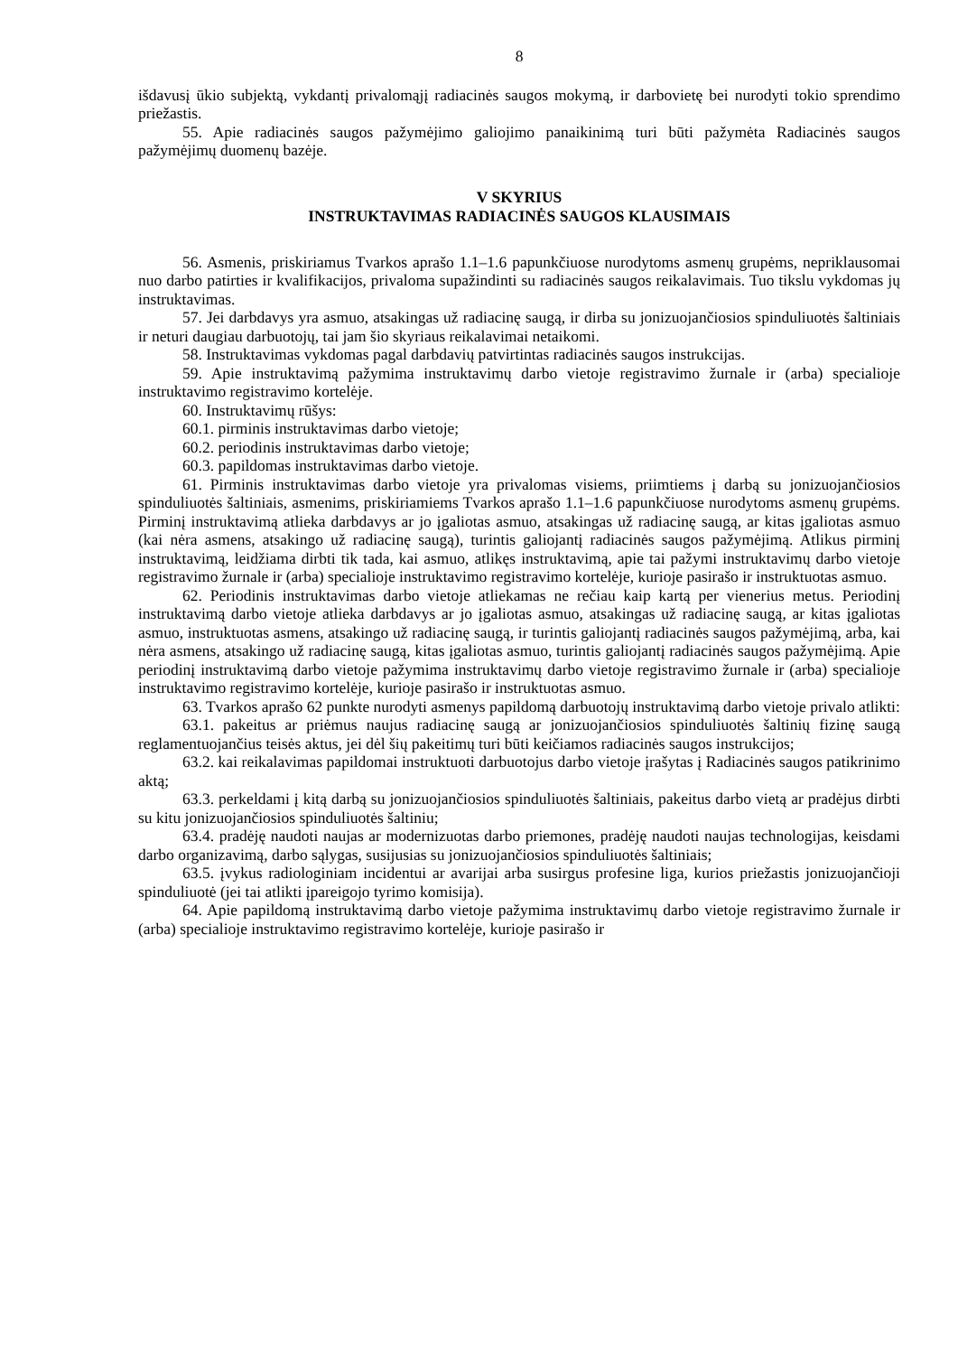8
išdavusį ūkio subjektą, vykdantį privalomąjį radiacinės saugos mokymą, ir darbovietę bei nurodyti tokio sprendimo priežastis.
55. Apie radiacinės saugos pažymėjimo galiojimo panaikinimą turi būti pažymėta Radiacinės saugos pažymėjimų duomenų bazėje.
V SKYRIUS
INSTRUKTAVIMAS RADIACINĖS SAUGOS KLAUSIMAIS
56. Asmenis, priskiriamus Tvarkos aprašo 1.1–1.6 papunkčiuose nurodytoms asmenų grupėms, nepriklausomai nuo darbo patirties ir kvalifikacijos, privaloma supažindinti su radiacinės saugos reikalavimais. Tuo tikslu vykdomas jų instruktavimas.
57. Jei darbdavys yra asmuo, atsakingas už radiacinę saugą, ir dirba su jonizuojančiosios spinduliuotės šaltiniais ir neturi daugiau darbuotojų, tai jam šio skyriaus reikalavimai netaikomi.
58. Instruktavimas vykdomas pagal darbdavių patvirtintas radiacinės saugos instrukcijas.
59. Apie instruktavimą pažymima instruktavimų darbo vietoje registravimo žurnale ir (arba) specialioje instruktavimo registravimo kortelėje.
60. Instruktavimų rūšys:
60.1. pirminis instruktavimas darbo vietoje;
60.2. periodinis instruktavimas darbo vietoje;
60.3. papildomas instruktavimas darbo vietoje.
61. Pirminis instruktavimas darbo vietoje yra privalomas visiems, priimtiems į darbą su jonizuojančiosios spinduliuotės šaltiniais, asmenims, priskiriamiems Tvarkos aprašo 1.1–1.6 papunkčiuose nurodytoms asmenų grupėms. Pirminį instruktavimą atlieka darbdavys ar jo įgaliotas asmuo, atsakingas už radiacinę saugą, ar kitas įgaliotas asmuo (kai nėra asmens, atsakingo už radiacinę saugą), turintis galiojantį radiacinės saugos pažymėjimą. Atlikus pirminį instruktavimą, leidžiama dirbti tik tada, kai asmuo, atlikęs instruktavimą, apie tai pažymi instruktavimų darbo vietoje registravimo žurnale ir (arba) specialioje instruktavimo registravimo kortelėje, kurioje pasirašo ir instruktuotas asmuo.
62. Periodinis instruktavimas darbo vietoje atliekamas ne rečiau kaip kartą per vienerius metus. Periodinį instruktavimą darbo vietoje atlieka darbdavys ar jo įgaliotas asmuo, atsakingas už radiacinę saugą, ar kitas įgaliotas asmuo, instruktuotas asmens, atsakingo už radiacinę saugą, ir turintis galiojantį radiacinės saugos pažymėjimą, arba, kai nėra asmens, atsakingo už radiacinę saugą, kitas įgaliotas asmuo, turintis galiojantį radiacinės saugos pažymėjimą. Apie periodinį instruktavimą darbo vietoje pažymima instruktavimų darbo vietoje registravimo žurnale ir (arba) specialioje instruktavimo registravimo kortelėje, kurioje pasirašo ir instruktuotas asmuo.
63. Tvarkos aprašo 62 punkte nurodyti asmenys papildomą darbuotojų instruktavimą darbo vietoje privalo atlikti:
63.1. pakeitus ar priėmus naujus radiacinę saugą ar jonizuojančiosios spinduliuotės šaltinių fizinę saugą reglamentuojančius teisės aktus, jei dėl šių pakeitimų turi būti keičiamos radiacinės saugos instrukcijos;
63.2. kai reikalavimas papildomai instruktuoti darbuotojus darbo vietoje įrašytas į Radiacinės saugos patikrinimo aktą;
63.3. perkeldami į kitą darbą su jonizuojančiosios spinduliuotės šaltiniais, pakeitus darbo vietą ar pradėjus dirbti su kitu jonizuojančiosios spinduliuotės šaltiniu;
63.4. pradėję naudoti naujas ar modernizuotas darbo priemones, pradėję naudoti naujas technologijas, keisdami darbo organizavimą, darbo sąlygas, susijusias su jonizuojančiosios spinduliuotės šaltiniais;
63.5. įvykus radiologiniam incidentui ar avarijai arba susirgus profesine liga, kurios priežastis jonizuojančioji spinduliuotė (jei tai atlikti įpareigojo tyrimo komisija).
64. Apie papildomą instruktavimą darbo vietoje pažymima instruktavimų darbo vietoje registravimo žurnale ir (arba) specialioje instruktavimo registravimo kortelėje, kurioje pasirašo ir